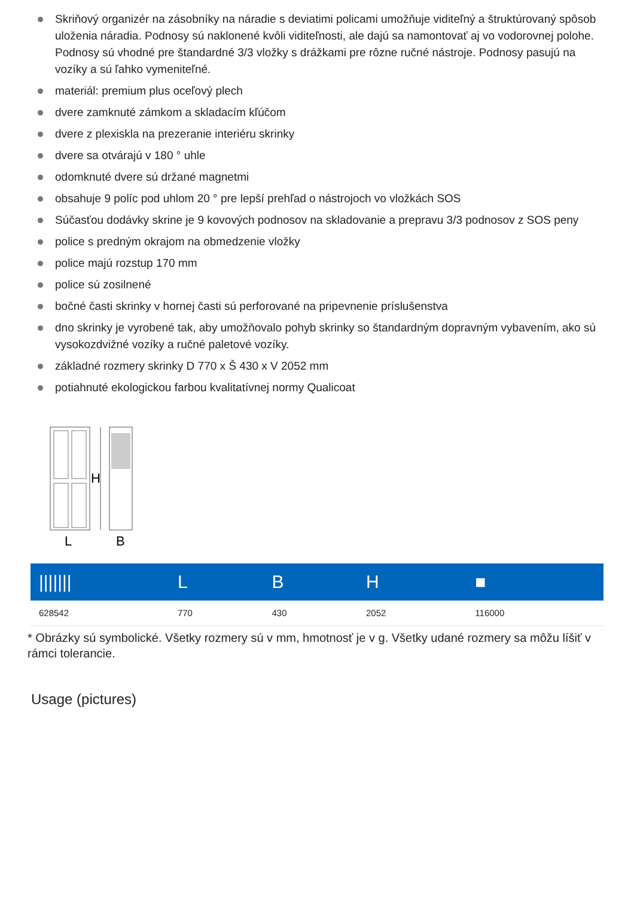Skriňový organizér na zásobníky na náradie s deviatimi policami umožňuje viditeľný a štruktúrovaný spôsob uloženia náradia. Podnosy sú naklonené kvôli viditeľnosti, ale dajú sa namontovať aj vo vodorovnej polohe. Podnosy sú vhodné pre štandardné 3/3 vložky s drážkami pre rôzne ručné nástroje. Podnosy pasujú na vozíky a sú ľahko vymeniteľné.
materiál: premium plus oceľový plech
dvere zamknuté zámkom a skladacím kľúčom
dvere z plexiskla na prezeranie interiéru skrinky
dvere sa otvárajú v 180 ° uhle
odomknuté dvere sú držané magnetmi
obsahuje 9 políc pod uhlom 20 ° pre lepší prehľad o nástrojoch vo vložkách SOS
Súčasťou dodávky skrine je 9 kovových podnosov na skladovanie a prepravu 3/3 podnosov z SOS peny
police s predným okrajom na obmedzenie vložky
police majú rozstup 170 mm
police sú zosilnené
bočné časti skrinky v hornej časti sú perforované na pripevnenie príslušenstva
dno skrinky je vyrobené tak, aby umožňovalo pohyb skrinky so štandardným dopravným vybavením, ako sú vysokozdvižné vozíky a ručné paletové vozíky.
základné rozmery skrinky D 770 x Š 430 x V 2052 mm
potiahnuté ekologickou farbou kvalitatívnej normy Qualicoat
H
L
B
| /////// | L | B | H | ■ |
| --- | --- | --- | --- | --- |
| 628542 | 770 | 430 | 2052 | 116000 |
* Obrázky sú symbolické. Všetky rozmery sú v mm, hmotnosť je v g. Všetky udané rozmery sa môžu líšiť v rámci tolerancie.
Usage (pictures)